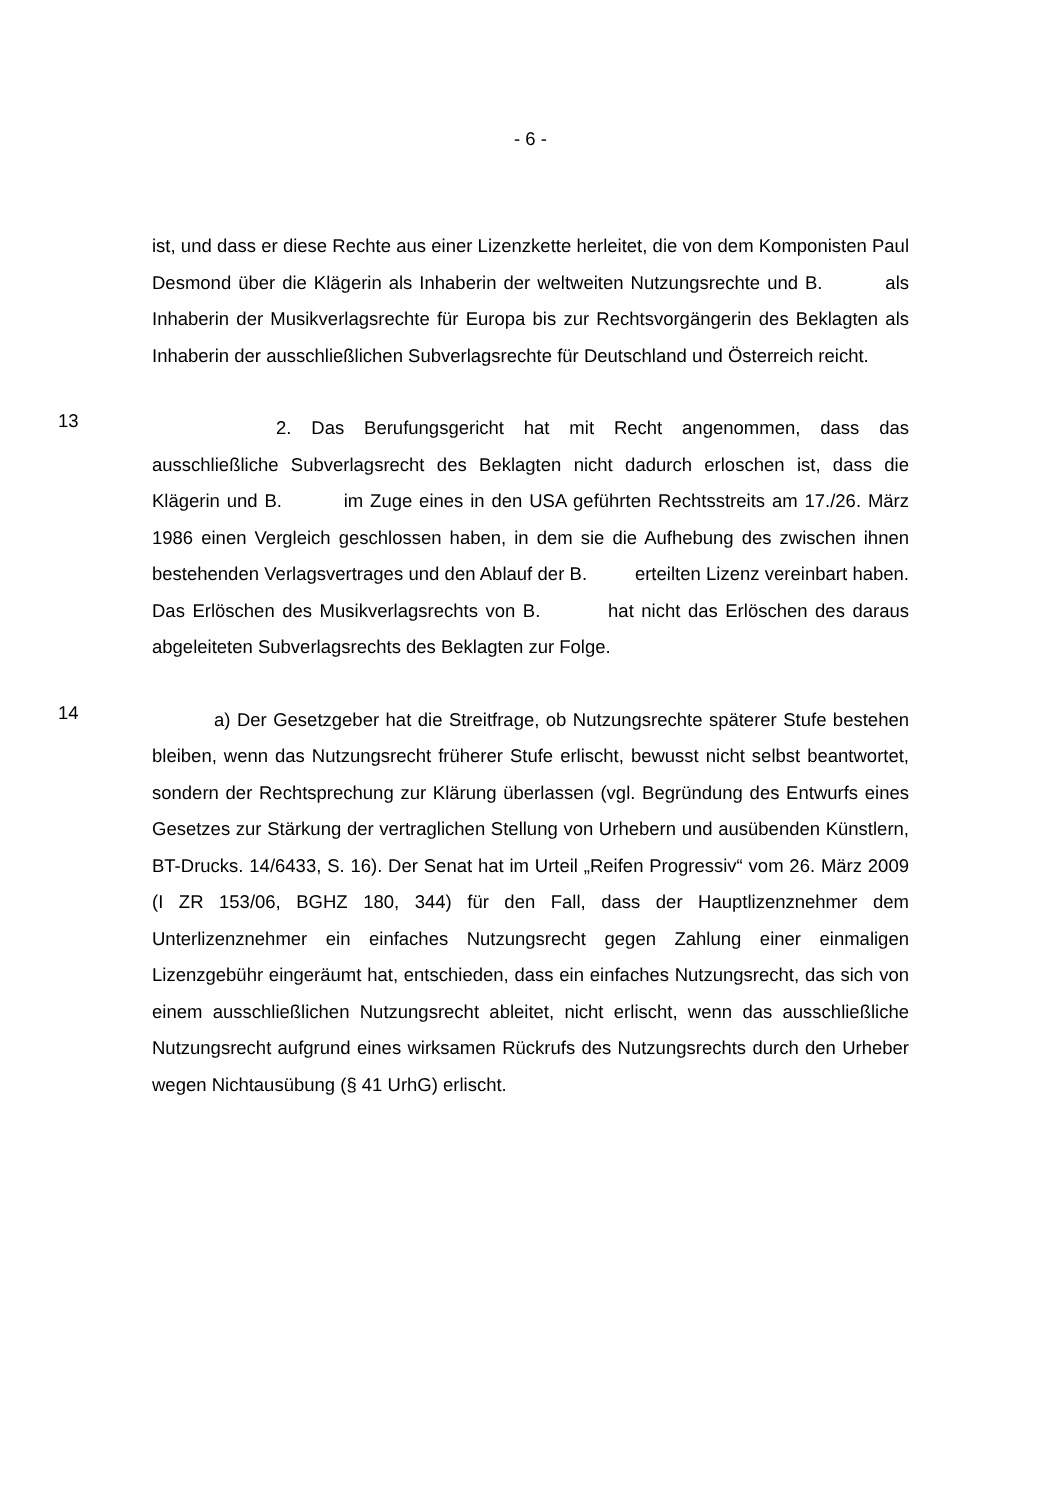- 6 -
ist, und dass er diese Rechte aus einer Lizenzkette herleitet, die von dem Komponisten Paul Desmond über die Klägerin als Inhaberin der weltweiten Nutzungsrechte und B. als Inhaberin der Musikverlagsrechte für Europa bis zur Rechtsvorgängerin des Beklagten als Inhaberin der ausschließlichen Subverlagsrechte für Deutschland und Österreich reicht.
13
2. Das Berufungsgericht hat mit Recht angenommen, dass das ausschließliche Subverlagsrecht des Beklagten nicht dadurch erloschen ist, dass die Klägerin und B. im Zuge eines in den USA geführten Rechtsstreits am 17./26. März 1986 einen Vergleich geschlossen haben, in dem sie die Aufhebung des zwischen ihnen bestehenden Verlagsvertrages und den Ablauf der B. erteilten Lizenz vereinbart haben. Das Erlöschen des Musikverlagsrechts von B. hat nicht das Erlöschen des daraus abgeleiteten Subverlagsrechts des Beklagten zur Folge.
14
a) Der Gesetzgeber hat die Streitfrage, ob Nutzungsrechte späterer Stufe bestehen bleiben, wenn das Nutzungsrecht früherer Stufe erlischt, bewusst nicht selbst beantwortet, sondern der Rechtsprechung zur Klärung überlassen (vgl. Begründung des Entwurfs eines Gesetzes zur Stärkung der vertraglichen Stellung von Urhebern und ausübenden Künstlern, BT-Drucks. 14/6433, S. 16). Der Senat hat im Urteil „Reifen Progressiv“ vom 26. März 2009 (I ZR 153/06, BGHZ 180, 344) für den Fall, dass der Hauptlizenznehmer dem Unterlizenznehmer ein einfaches Nutzungsrecht gegen Zahlung einer einmaligen Lizenzgebühr eingeräumt hat, entschieden, dass ein einfaches Nutzungsrecht, das sich von einem ausschließlichen Nutzungsrecht ableitet, nicht erlischt, wenn das ausschließliche Nutzungsrecht aufgrund eines wirksamen Rückrufs des Nutzungsrechts durch den Urheber wegen Nichtausübung (§ 41 UrhG) erlischt.